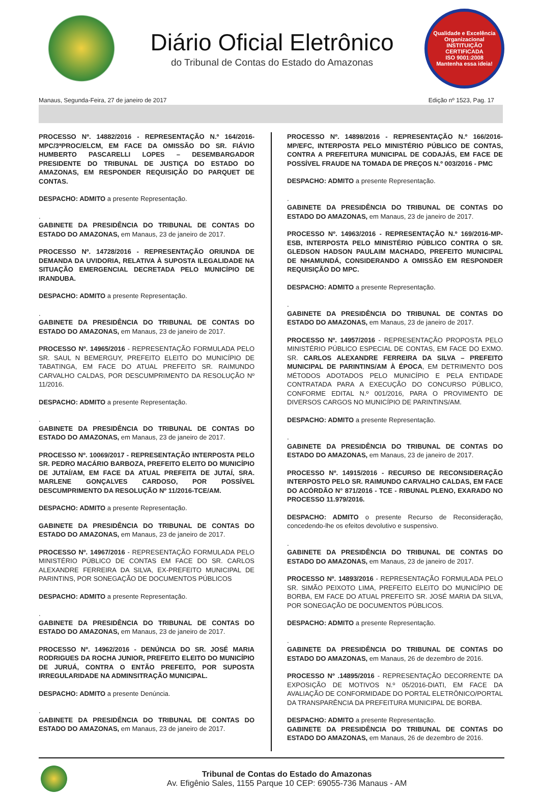Diário Oficial Eletrônico
do Tribunal de Contas do Estado do Amazonas
Qualidade e Excelência Organizacional
INSTITUIÇÃO CERTIFICADA
ISO 9001:2008
Mantenha essa ideia!
Manaus, Segunda-Feira, 27 de janeiro de 2017 Edição nº 1523, Pag. 17
PROCESSO Nº. 14882/2016 - REPRESENTAÇÃO N.º 164/2016-MPC/3ªPROC/ELCM, EM FACE DA OMISSÃO DO SR. FIÁVIO HUMBERTO PASCARELLI LOPES – DESEMBARGADOR PRESIDENTE DO TRIBUNAL DE JUSTIÇA DO ESTADO DO AMAZONAS, EM RESPONDER REQUISIÇÃO DO PARQUET DE CONTAS.
DESPACHO: ADMITO a presente Representação.
.
GABINETE DA PRESIDÊNCIA DO TRIBUNAL DE CONTAS DO ESTADO DO AMAZONAS, em Manaus, 23 de janeiro de 2017.
PROCESSO Nº. 14728/2016 - REPRESENTAÇÃO ORIUNDA DE DEMANDA DA UVIDORIA, RELATIVA À SUPOSTA ILEGALIDADE NA SITUAÇÃO EMERGENCIAL DECRETADA PELO MUNICÍPIO DE IRANDUBA.
DESPACHO: ADMITO a presente Representação.
.
GABINETE DA PRESIDÊNCIA DO TRIBUNAL DE CONTAS DO ESTADO DO AMAZONAS, em Manaus, 23 de janeiro de 2017.
PROCESSO Nº. 14965/2016 - REPRESENTAÇÃO FORMULADA PELO SR. SAUL N BEMERGUY, PREFEITO ELEITO DO MUNICÍPIO DE TABATINGA, EM FACE DO ATUAL PREFEITO SR. RAIMUNDO CARVALHO CALDAS, POR DESCUMPRIMENTO DA RESOLUÇÃO Nº 11/2016.
DESPACHO: ADMITO a presente Representação.
.
GABINETE DA PRESIDÊNCIA DO TRIBUNAL DE CONTAS DO ESTADO DO AMAZONAS, em Manaus, 23 de janeiro de 2017.
PROCESSO Nº. 10069/2017 - REPRESENTAÇÃO INTERPOSTA PELO SR. PEDRO MACÁRIO BARBOZA, PREFEITO ELEITO DO MUNICÍPIO DE JUTAÍ/AM, EM FACE DA ATUAL PREFEITA DE JUTAÍ, SRA. MARLENE GONÇALVES CARDOSO, POR POSSÍVEL DESCUMPRIMENTO DA RESOLUÇÃO Nº 11/2016-TCE/AM.
DESPACHO: ADMITO a presente Representação.
GABINETE DA PRESIDÊNCIA DO TRIBUNAL DE CONTAS DO ESTADO DO AMAZONAS, em Manaus, 23 de janeiro de 2017.
PROCESSO Nº. 14967/2016 - REPRESENTAÇÃO FORMULADA PELO MINISTÉRIO PÚBLICO DE CONTAS EM FACE DO SR. CARLOS ALEXANDRE FERREIRA DA SILVA, EX-PREFEITO MUNICIPAL DE PARINTINS, POR SONEGAÇÃO DE DOCUMENTOS PÚBLICOS
DESPACHO: ADMITO a presente Representação.
.
GABINETE DA PRESIDÊNCIA DO TRIBUNAL DE CONTAS DO ESTADO DO AMAZONAS, em Manaus, 23 de janeiro de 2017.
PROCESSO Nº. 14962/2016 - DENÚNCIA DO SR. JOSÉ MARIA RODRIGUES DA ROCHA JUNIOR, PREFEITO ELEITO DO MUNICÍPIO DE JURUÁ, CONTRA O ENTÃO PREFEITO, POR SUPOSTA IRREGULARIDADE NA ADMINSITRAÇÃO MUNICIPAL.
DESPACHO: ADMITO a presente Denúncia.
.
GABINETE DA PRESIDÊNCIA DO TRIBUNAL DE CONTAS DO ESTADO DO AMAZONAS, em Manaus, 23 de janeiro de 2017.
PROCESSO Nº. 14898/2016 - REPRESENTAÇÃO N.º 166/2016-MP/EFC, INTERPOSTA PELO MINISTÉRIO PÚBLICO DE CONTAS, CONTRA A PREFEITURA MUNICIPAL DE CODAJÁS, EM FACE DE POSSÍVEL FRAUDE NA TOMADA DE PREÇOS N.º 003/2016 - PMC
DESPACHO: ADMITO a presente Representação.
.
GABINETE DA PRESIDÊNCIA DO TRIBUNAL DE CONTAS DO ESTADO DO AMAZONAS, em Manaus, 23 de janeiro de 2017.
PROCESSO Nº. 14963/2016 - REPRESENTAÇÃO N.º 169/2016-MP-ESB, INTERPOSTA PELO MINISTÉRIO PÚBLICO CONTRA O SR. GLEDSON HADSON PAULAIM MACHADO, PREFEITO MUNICIPAL DE NHAMUNDÁ, CONSIDERANDO A OMISSÃO EM RESPONDER REQUISIÇÃO DO MPC.
DESPACHO: ADMITO a presente Representação.
.
GABINETE DA PRESIDÊNCIA DO TRIBUNAL DE CONTAS DO ESTADO DO AMAZONAS, em Manaus, 23 de janeiro de 2017.
PROCESSO Nº. 14957/2016 - REPRESENTAÇÃO PROPOSTA PELO MINISTÉRIO PÚBLICO ESPECIAL DE CONTAS, EM FACE DO EXMO. SR. CARLOS ALEXANDRE FERREIRA DA SILVA – PREFEITO MUNICIPAL DE PARINTINS/AM À ÉPOCA, EM DETRIMENTO DOS MÉTODOS ADOTADOS PELO MUNICÍPIO E PELA ENTIDADE CONTRATADA PARA A EXECUÇÃO DO CONCURSO PÚBLICO, CONFORME EDITAL N.º 001/2016, PARA O PROVIMENTO DE DIVERSOS CARGOS NO MUNICÍPIO DE PARINTINS/AM.
DESPACHO: ADMITO a presente Representação.
.
GABINETE DA PRESIDÊNCIA DO TRIBUNAL DE CONTAS DO ESTADO DO AMAZONAS, em Manaus, 23 de janeiro de 2017.
PROCESSO Nº. 14915/2016 - RECURSO DE RECONSIDERAÇÃO INTERPOSTO PELO SR. RAIMUNDO CARVALHO CALDAS, EM FACE DO ACÓRDÃO N° 871/2016 - TCE - RIBUNAL PLENO, EXARADO NO PROCESSO 11.979/2016.
DESPACHO: ADMITO o presente Recurso de Reconsideração, concedendo-lhe os efeitos devolutivo e suspensivo.
.
GABINETE DA PRESIDÊNCIA DO TRIBUNAL DE CONTAS DO ESTADO DO AMAZONAS, em Manaus, 23 de janeiro de 2017.
PROCESSO Nº. 14893/2016 - REPRESENTAÇÃO FORMULADA PELO SR. SIMÃO PEIXOTO LIMA, PREFEITO ELEITO DO MUNICÍPIO DE BORBA, EM FACE DO ATUAL PREFEITO SR. JOSÉ MARIA DA SILVA, POR SONEGAÇÃO DE DOCUMENTOS PÚBLICOS.
DESPACHO: ADMITO a presente Representação.
.
GABINETE DA PRESIDÊNCIA DO TRIBUNAL DE CONTAS DO ESTADO DO AMAZONAS, em Manaus, 26 de dezembro de 2016.
PROCESSO Nº .14895/2016 - REPRESENTAÇÃO DECORRENTE DA EXPOSIÇÃO DE MOTIVOS N.º 05/2016-DIATI, EM FACE DA AVALIAÇÃO DE CONFORMIDADE DO PORTAL ELETRÔNICO/PORTAL DA TRANSPARÊNCIA DA PREFEITURA MUNICIPAL DE BORBA.
DESPACHO: ADMITO a presente Representação.
GABINETE DA PRESIDÊNCIA DO TRIBUNAL DE CONTAS DO ESTADO DO AMAZONAS, em Manaus, 26 de dezembro de 2016.
Tribunal de Contas do Estado do Amazonas
Av. Efigênio Sales, 1155 Parque 10 CEP: 69055-736 Manaus - AM